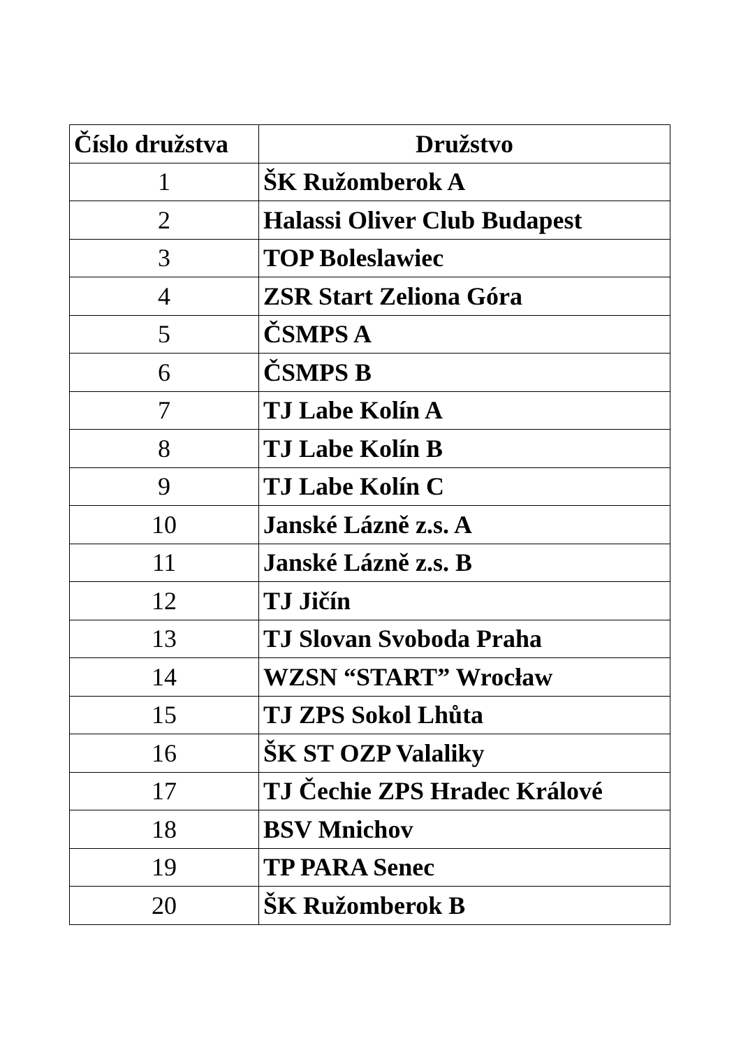| Číslo družstva | Družstvo |
| --- | --- |
| 1 | ŠK Ružomberok A |
| 2 | Halassi Oliver Club Budapest |
| 3 | TOP Boleslawiec |
| 4 | ZSR Start Zeliona Góra |
| 5 | ČSMPS A |
| 6 | ČSMPS B |
| 7 | TJ Labe Kolín A |
| 8 | TJ Labe Kolín B |
| 9 | TJ Labe Kolín C |
| 10 | Janské Lázně z.s. A |
| 11 | Janské Lázně z.s. B |
| 12 | TJ Jičín |
| 13 | TJ Slovan Svoboda Praha |
| 14 | WZSN “START” Wrocław |
| 15 | TJ ZPS Sokol Lhůta |
| 16 | ŠK ST OZP Valaliky |
| 17 | TJ Čechie ZPS Hradec Králové |
| 18 | BSV Mnichov |
| 19 | TP PARA Senec |
| 20 | ŠK Ružomberok B |